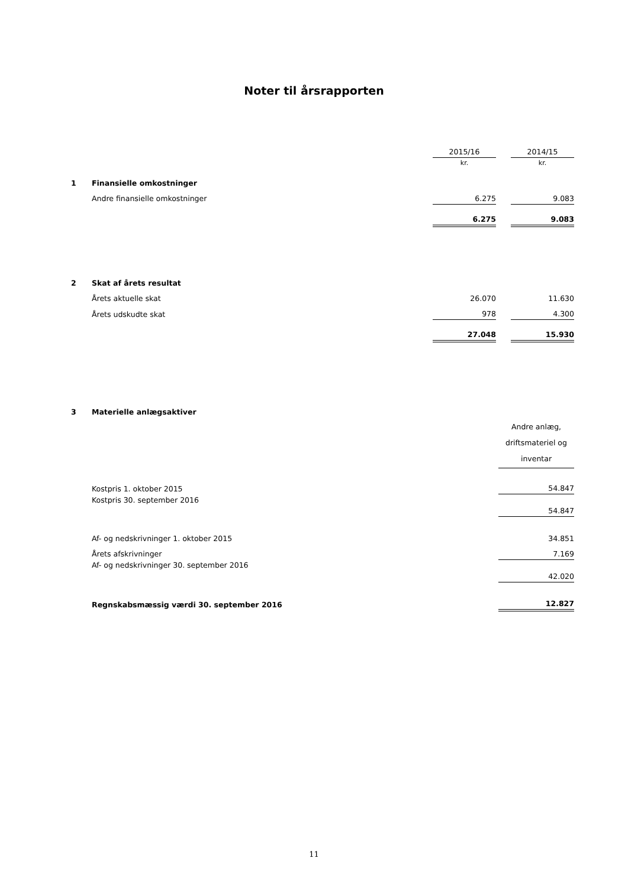Noter til årsrapporten
| | | 2015/16 | | 2014/15 |
| | | kr. | | kr. |
| 1 | Finansielle omkostninger | | | |
| | Andre finansielle omkostninger | 6.275 | | 9.083 |
| | | 6.275 | | 9.083 |
| 2 | Skat af årets resultat | | | |
| | Årets aktuelle skat | 26.070 | | 11.630 |
| | Årets udskudte skat | 978 | | 4.300 |
| | | 27.048 | | 15.930 |
| 3 | Materielle anlægsaktiver | |
| | | Andre anlæg, driftsmateriel og inventar |
| | Kostpris 1. oktober 2015 | 54.847 |
| | Kostpris 30. september 2016 | 54.847 |
| | Af- og nedskrivninger 1. oktober 2015 | 34.851 |
| | Årets afskrivninger | 7.169 |
| | Af- og nedskrivninger 30. september 2016 | 42.020 |
| | Regnskabsmæssig værdi 30. september 2016 | 12.827 |
11